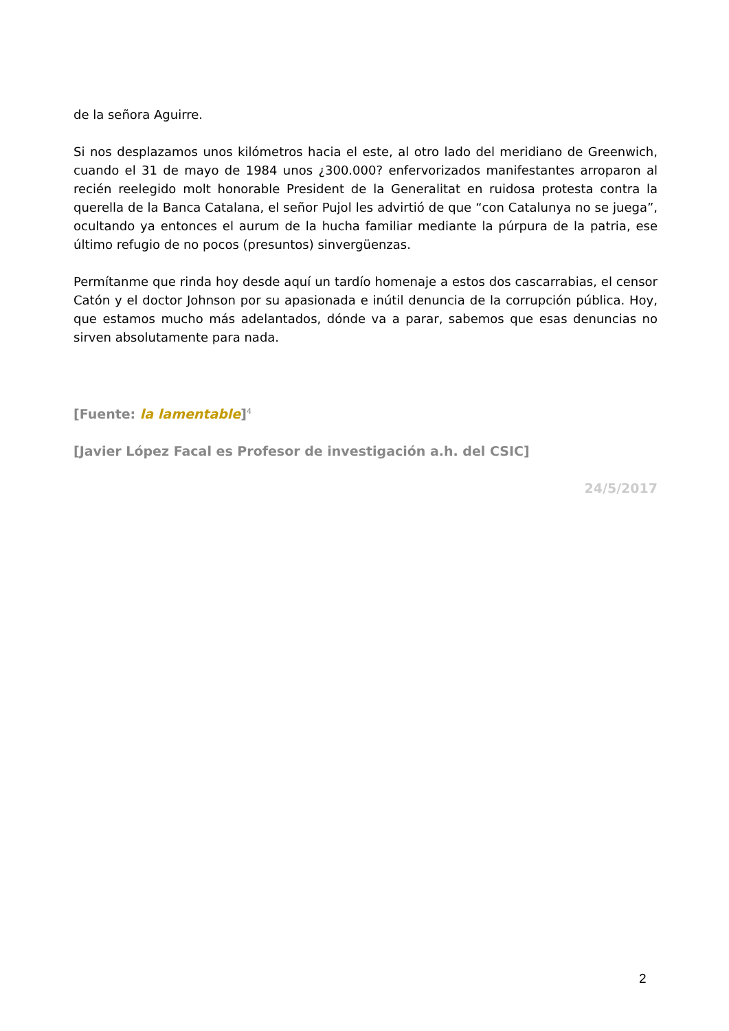de la señora Aguirre.
Si nos desplazamos unos kilómetros hacia el este, al otro lado del meridiano de Greenwich, cuando el 31 de mayo de 1984 unos ¿300.000? enfervorizados manifestantes arroparon al recién reelegido molt honorable President de la Generalitat en ruidosa protesta contra la querella de la Banca Catalana, el señor Pujol les advirtió de que “con Catalunya no se juega”, ocultando ya entonces el aurum de la hucha familiar mediante la púrpura de la patria, ese último refugio de no pocos (presuntos) sinvergüenzas.
Permítanme que rinda hoy desde aquí un tardío homenaje a estos dos cascarrabias, el censor Catón y el doctor Johnson por su apasionada e inútil denuncia de la corrupción pública. Hoy, que estamos mucho más adelantados, dónde va a parar, sabemos que esas denuncias no sirven absolutamente para nada.
[Fuente: la lamentable]<sup>4</sup>
[Javier López Facal es Profesor de investigación a.h. del CSIC]
24/5/2017
2